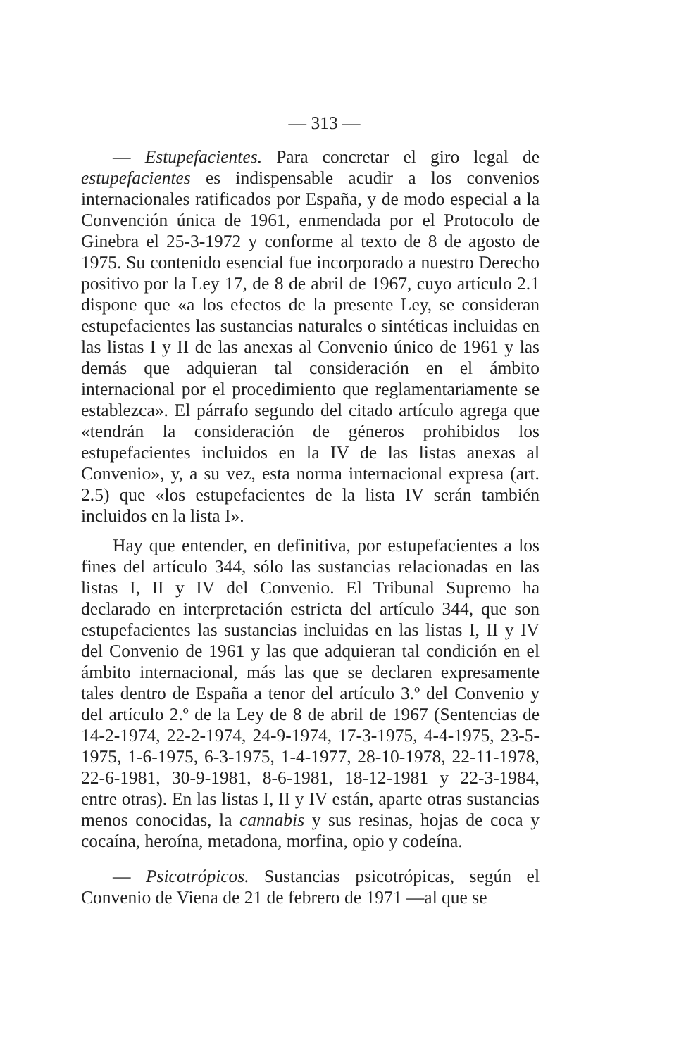— 313 —
— Estupefacientes. Para concretar el giro legal de estupefacientes es indispensable acudir a los convenios internacionales ratificados por España, y de modo especial a la Convención única de 1961, enmendada por el Protocolo de Ginebra el 25-3-1972 y conforme al texto de 8 de agosto de 1975. Su contenido esencial fue incorporado a nuestro Derecho positivo por la Ley 17, de 8 de abril de 1967, cuyo artículo 2.1 dispone que «a los efectos de la presente Ley, se consideran estupefacientes las sustancias naturales o sintéticas incluidas en las listas I y II de las anexas al Convenio único de 1961 y las demás que adquieran tal consideración en el ámbito internacional por el procedimiento que reglamentariamente se establezca». El párrafo segundo del citado artículo agrega que «tendrán la consideración de géneros prohibidos los estupefacientes incluidos en la IV de las listas anexas al Convenio», y, a su vez, esta norma internacional expresa (art. 2.5) que «los estupefacientes de la lista IV serán también incluidos en la lista I».
Hay que entender, en definitiva, por estupefacientes a los fines del artículo 344, sólo las sustancias relacionadas en las listas I, II y IV del Convenio. El Tribunal Supremo ha declarado en interpretación estricta del artículo 344, que son estupefacientes las sustancias incluidas en las listas I, II y IV del Convenio de 1961 y las que adquieran tal condición en el ámbito internacional, más las que se declaren expresamente tales dentro de España a tenor del artículo 3.º del Convenio y del artículo 2.º de la Ley de 8 de abril de 1967 (Sentencias de 14-2-1974, 22-2-1974, 24-9-1974, 17-3-1975, 4-4-1975, 23-5-1975, 1-6-1975, 6-3-1975, 1-4-1977, 28-10-1978, 22-11-1978, 22-6-1981, 30-9-1981, 8-6-1981, 18-12-1981 y 22-3-1984, entre otras). En las listas I, II y IV están, aparte otras sustancias menos conocidas, la cannabis y sus resinas, hojas de coca y cocaína, heroína, metadona, morfina, opio y codeína.
— Psicotrópicos. Sustancias psicotrópicas, según el Convenio de Viena de 21 de febrero de 1971 —al que se